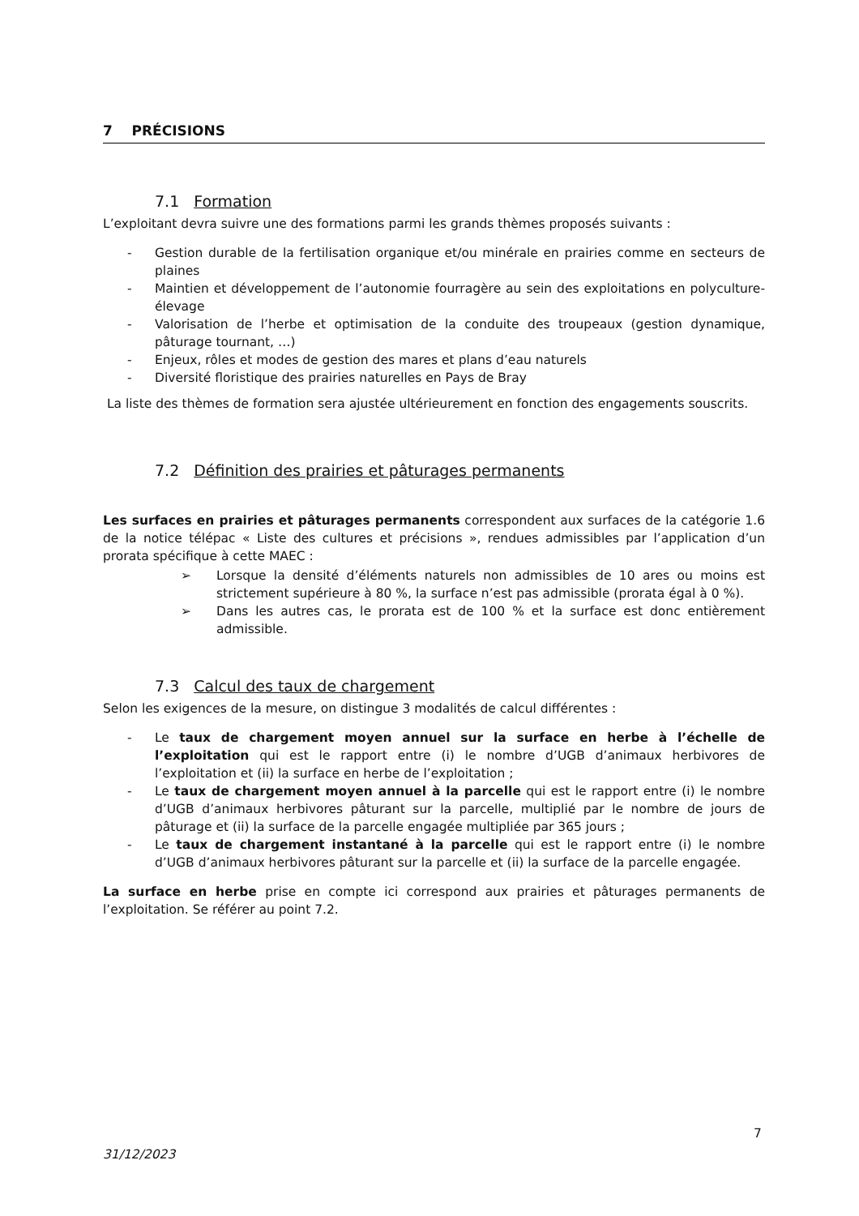7 PRÉCISIONS
7.1 Formation
L’exploitant devra suivre une des formations parmi les grands thèmes proposés suivants :
- Gestion durable de la fertilisation organique et/ou minérale en prairies comme en secteurs de plaines
- Maintien et développement de l’autonomie fourragère au sein des exploitations en polyculture-élevage
- Valorisation de l’herbe et optimisation de la conduite des troupeaux (gestion dynamique, pâturage tournant, …)
- Enjeux, rôles et modes de gestion des mares et plans d’eau naturels
- Diversité floristique des prairies naturelles en Pays de Bray
La liste des thèmes de formation sera ajustée ultérieurement en fonction des engagements souscrits.
7.2 Définition des prairies et pâturages permanents
Les surfaces en prairies et pâturages permanents correspondent aux surfaces de la catégorie 1.6 de la notice télépac « Liste des cultures et précisions », rendues admissibles par l’application d’un prorata spécifique à cette MAEC :
➢ Lorsque la densité d’éléments naturels non admissibles de 10 ares ou moins est strictement supérieure à 80 %, la surface n’est pas admissible (prorata égal à 0 %).
➢ Dans les autres cas, le prorata est de 100 % et la surface est donc entièrement admissible.
7.3 Calcul des taux de chargement
Selon les exigences de la mesure, on distingue 3 modalités de calcul différentes :
- Le taux de chargement moyen annuel sur la surface en herbe à l’échelle de l’exploitation qui est le rapport entre (i) le nombre d’UGB d’animaux herbivores de l’exploitation et (ii) la surface en herbe de l’exploitation ;
- Le taux de chargement moyen annuel à la parcelle qui est le rapport entre (i) le nombre d’UGB d’animaux herbivores pâturant sur la parcelle, multiplié par le nombre de jours de pâturage et (ii) la surface de la parcelle engagée multipliée par 365 jours ;
- Le taux de chargement instantané à la parcelle qui est le rapport entre (i) le nombre d’UGB d’animaux herbivores pâturant sur la parcelle et (ii) la surface de la parcelle engagée.
La surface en herbe prise en compte ici correspond aux prairies et pâturages permanents de l’exploitation. Se référer au point 7.2.
7
31/12/2023